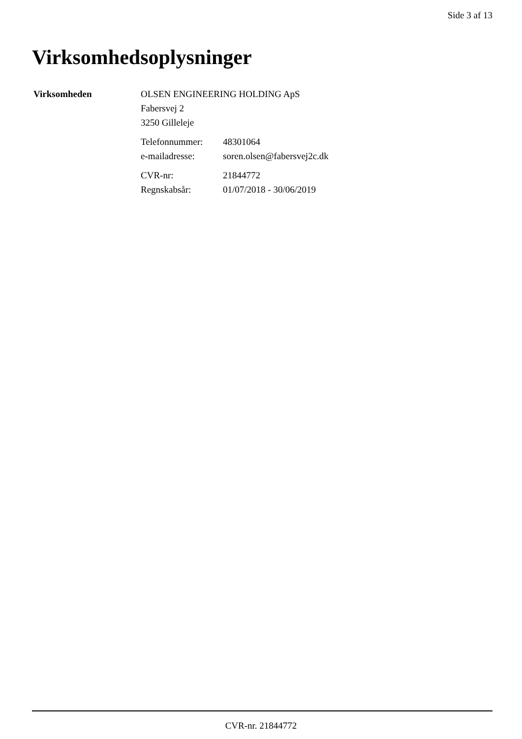Side 3 af 13
Virksomhedsoplysninger
Virksomheden OLSEN ENGINEERING HOLDING ApS
Fabersvej 2
3250 Gilleleje
| Telefonnummer: | 48301064 |
| e-mailadresse: | soren.olsen@fabersvej2c.dk |
| CVR-nr: | 21844772 |
| Regnskabsår: | 01/07/2018 - 30/06/2019 |
CVR-nr. 21844772